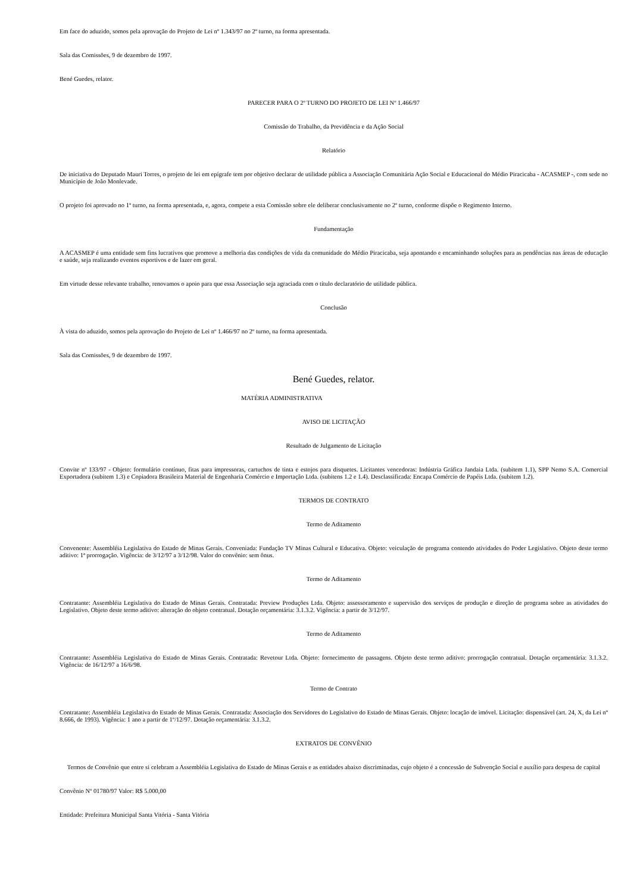Em face do aduzido, somos pela aprovação do Projeto de Lei nº 1.343/97 no 2º turno, na forma apresentada.
Sala das Comissões, 9 de dezembro de 1997.
Bené Guedes, relator.
PARECER PARA O 2º TURNO DO PROJETO DE LEI Nº 1.466/97
Comissão do Trabalho, da Previdência e da Ação Social
Relatório
De iniciativa do Deputado Mauri Torres, o projeto de lei em epígrafe tem por objetivo declarar de utilidade pública a Associação Comunitária Ação Social e Educacional do Médio Piracicaba - ACASMEP -, com sede no Município de João Monlevade.
O projeto foi aprovado no 1º turno, na forma apresentada, e, agora, compete a esta Comissão sobre ele deliberar conclusivamente no 2º turno, conforme dispõe o Regimento Interno.
Fundamentação
A ACASMEP é uma entidade sem fins lucrativos que promove a melhoria das condições de vida da comunidade do Médio Piracicaba, seja apontando e encaminhando soluções para as pendências nas áreas de educação e saúde, seja realizando eventos esportivos e de lazer em geral.
Em virtude desse relevante trabalho, renovamos o apoio para que essa Associação seja agraciada com o título declaratório de utilidade pública.
Conclusão
À vista do aduzido, somos pela aprovação do Projeto de Lei nº 1.466/97 no 2º turno, na forma apresentada.
Sala das Comissões, 9 de dezembro de 1997.
Bené Guedes, relator.
MATÉRIA ADMINISTRATIVA
AVISO DE LICITAÇÃO
Resultado de Julgamento de Licitação
Convite nº 133/97 - Objeto: formulário contínuo, fitas para impressoras, cartuchos de tinta e estojos para disquetes. Licitantes vencedoras: Indústria Gráfica Jandaia Ltda. (subitem 1.1), SPP Nemo S.A. Comercial Exportadora (subitem 1.3) e Copiadora Brasileira Material de Engenharia Comércio e Importação Ltda. (subitens 1.2 e 1.4). Desclassificada: Encapa Comércio de Papéis Ltda. (subitem 1.2).
TERMOS DE CONTRATO
Termo de Aditamento
Convenente: Assembléia Legislativa do Estado de Minas Gerais. Conveniada: Fundação TV Minas Cultural e Educativa. Objeto: veiculação de programa contendo atividades do Poder Legislativo. Objeto deste termo aditivo: 1ª prorrogação. Vigência: de 3/12/97 a 3/12/98. Valor do convênio: sem ônus.
Termo de Aditamento
Contratante: Assembléia Legislativa do Estado de Minas Gerais. Contratada: Preview Produções Ltda. Objeto: assessoramento e supervisão dos serviços de produção e direção de programa sobre as atividades do Legislativo. Objeto deste termo aditivo: alteração do objeto contratual. Dotação orçamentária: 3.1.3.2. Vigência: a partir de 3/12/97.
Termo de Aditamento
Contratante: Assembléia Legislativa do Estado de Minas Gerais. Contratada: Revetour Ltda. Objeto: fornecimento de passagens. Objeto deste termo aditivo: prorrogação contratual. Dotação orçamentária: 3.1.3.2. Vigência: de 16/12/97 a 16/6/98.
Termo de Contrato
Contratante: Assembléia Legislativa do Estado de Minas Gerais. Contratada: Associação dos Servidores do Legislativo do Estado de Minas Gerais. Objeto: locação de imóvel. Licitação: dispensável (art. 24, X, da Lei nº 8.666, de 1993). Vigência: 1 ano a partir de 1º/12/97. Dotação orçamentária: 3.1.3.2.
EXTRATOS DE CONVÊNIO
Termos de Convênio que entre si celebram a Assembléia Legislativa do Estado de Minas Gerais e as entidades abaixo discriminadas, cujo objeto é a concessão de Subvenção Social e auxílio para despesa de capital
Convênio Nº 01780/97 Valor: R$ 5.000,00
Entidade: Prefeitura Municipal Santa Vitória - Santa Vitória